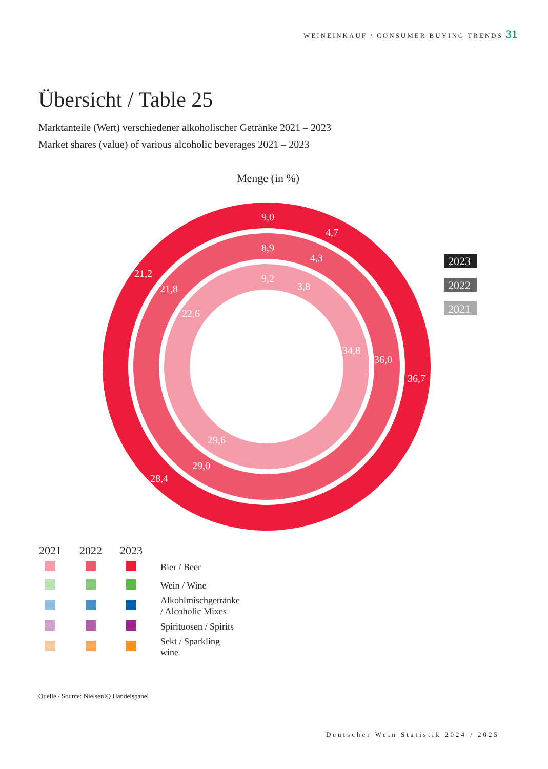WEINEINKAUF / CONSUMER BUYING TRENDS 31
Übersicht / Table 25
Marktanteile (Wert) verschiedener alkoholischer Getränke 2021 – 2023
Market shares (value) of various alcoholic beverages 2021 – 2023
Menge (in %)
9,0
4,7
21,2
36,7
28,4
8,9
4,3
21,8
36,0
29,0
9,2
3,8
22,6
34,8
29,6
2023
2022
2021
| 2021 | 2022 | 2023 | |
| --- | --- | --- | --- |
| | | | Bier / Beer |
| | | | Wein / Wine |
| | | | Alkohlmischgetränke / Alcoholic Mixes |
| | | | Spirituosen / Spirits |
| | | | Sekt / Sparkling wine |
Quelle / Source: NielsenIQ Handelspanel
Deutscher Wein Statistik 2024 / 2025